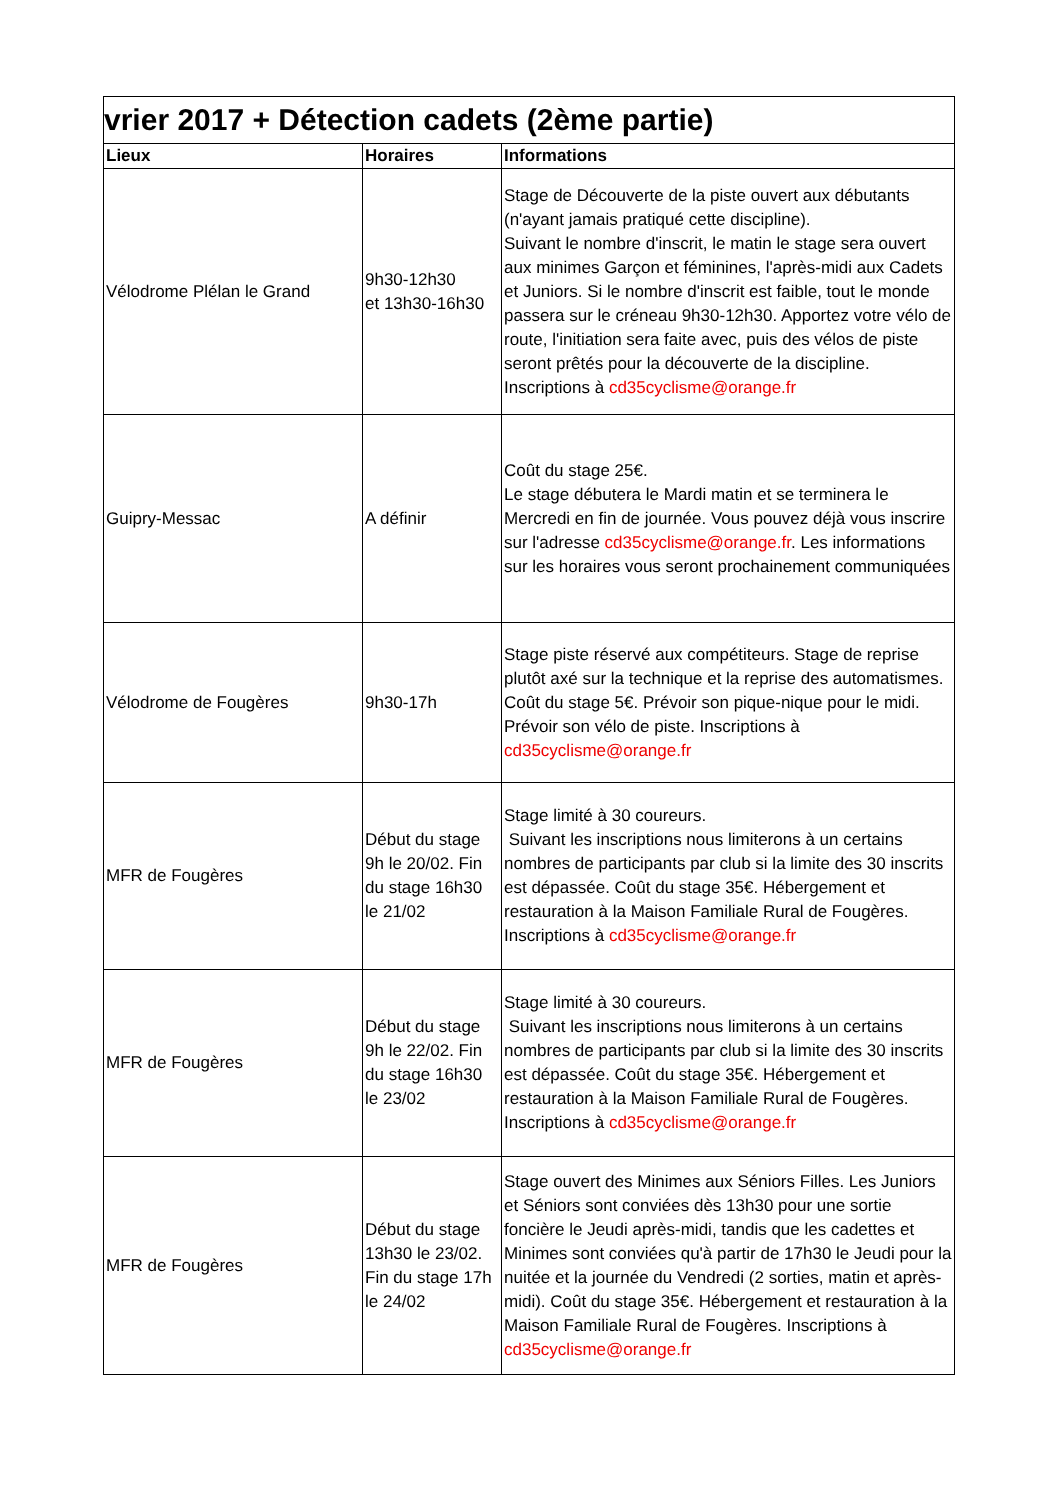| vrier 2017 + Détection cadets (2ème partie) | | |
| Lieux | Horaires | Informations |
| Vélodrome Plélan le Grand | 9h30-12h30 et 13h30-16h30 | Stage de Découverte de la piste ouvert aux débutants (n'ayant jamais pratiqué cette discipline). Suivant le nombre d'inscrit, le matin le stage sera ouvert aux minimes Garçon et féminines, l'après-midi aux Cadets et Juniors. Si le nombre d'inscrit est faible, tout le monde passera sur le créneau 9h30-12h30. Apportez votre vélo de route, l'initiation sera faite avec, puis des vélos de piste seront prêtés pour la découverte de la discipline. Inscriptions à cd35cyclisme@orange.fr |
| Guipry-Messac | A définir | Coût du stage 25€. Le stage débutera le Mardi matin et se terminera le Mercredi en fin de journée. Vous pouvez déjà vous inscrire sur l'adresse cd35cyclisme@orange.fr . Les informations sur les horaires vous seront prochainement communiquées |
| Vélodrome de Fougères | 9h30-17h | Stage piste réservé aux compétiteurs. Stage de reprise plutôt axé sur la technique et la reprise des automatismes. Coût du stage 5€. Prévoir son pique-nique pour le midi. Prévoir son vélo de piste. Inscriptions à cd35cyclisme@orange.fr |
| MFR de Fougères | Début du stage 9h le 20/02. Fin du stage 16h30 le 21/02 | Stage limité à 30 coureurs. Suivant les inscriptions nous limiterons à un certains nombres de participants par club si la limite des 30 inscrits est dépassée. Coût du stage 35€. Hébergement et restauration à la Maison Familiale Rural de Fougères. Inscriptions à cd35cyclisme@orange.fr |
| MFR de Fougères | Début du stage 9h le 22/02. Fin du stage 16h30 le 23/02 | Stage limité à 30 coureurs. Suivant les inscriptions nous limiterons à un certains nombres de participants par club si la limite des 30 inscrits est dépassée. Coût du stage 35€. Hébergement et restauration à la Maison Familiale Rural de Fougères. Inscriptions à cd35cyclisme@orange.fr |
| MFR de Fougères | Début du stage 13h30 le 23/02. Fin du stage 17h le 24/02 | Stage ouvert des Minimes aux Séniors Filles. Les Juniors et Séniors sont conviées dès 13h30 pour une sortie foncière le Jeudi après-midi, tandis que les cadettes et Minimes sont conviées qu'à partir de 17h30 le Jeudi pour la nuitée et la journée du Vendredi (2 sorties, matin et après-midi). Coût du stage 35€. Hébergement et restauration à la Maison Familiale Rural de Fougères. Inscriptions à cd35cyclisme@orange.fr |